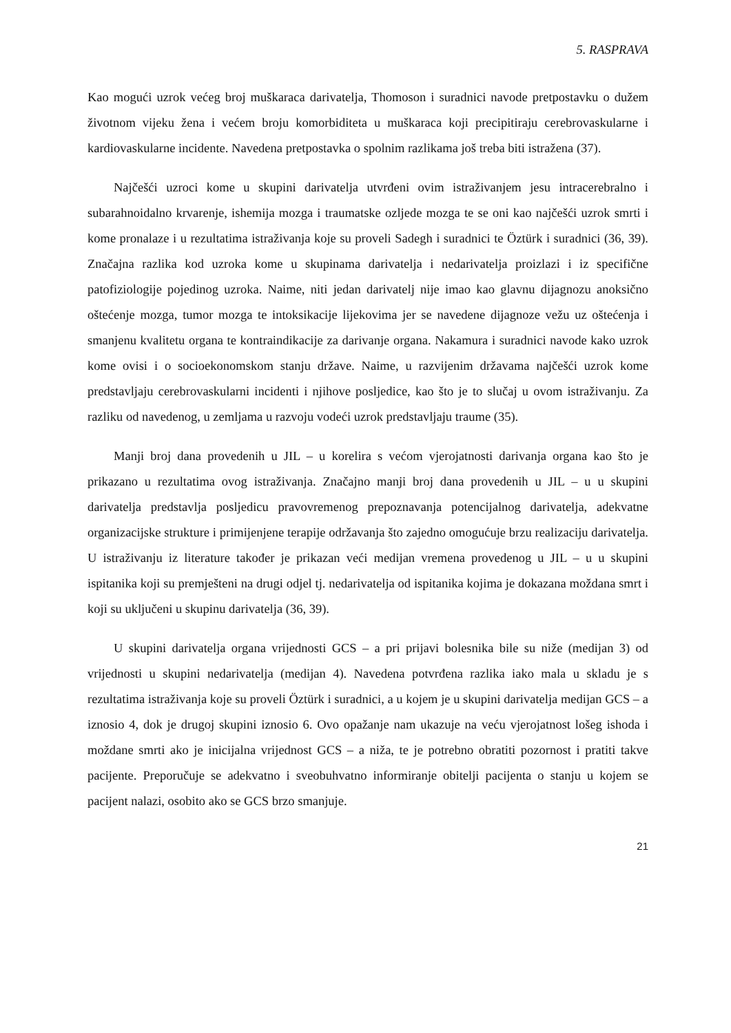5. RASPRAVA
Kao mogući uzrok većeg broj muškaraca darivatelja, Thomoson i suradnici navode pretpostavku o dužem životnom vijeku žena i većem broju komorbiditeta u muškaraca koji precipitiraju cerebrovaskularne i kardiovaskularne incidente. Navedena pretpostavka o spolnim razlikama još treba biti istražena (37).
Najčešći uzroci kome u skupini darivatelja utvrđeni ovim istraživanjem jesu intracerebralno i subarahnoidalno krvarenje, ishemija mozga i traumatske ozljede mozga te se oni kao najčešći uzrok smrti i kome pronalaze i u rezultatima istraživanja koje su proveli Sadegh i suradnici te Öztürk i suradnici (36, 39). Značajna razlika kod uzroka kome u skupinama darivatelja i nedarivatelja proizlazi i iz specifične patofiziologije pojedinog uzroka. Naime, niti jedan darivatelj nije imao kao glavnu dijagnozu anoksično oštećenje mozga, tumor mozga te intoksikacije lijekovima jer se navedene dijagnoze vežu uz oštećenja i smanjenu kvalitetu organa te kontraindikacije za darivanje organa. Nakamura i suradnici navode kako uzrok kome ovisi i o socioekonomskom stanju države. Naime, u razvijenim državama najčešći uzrok kome predstavljaju cerebrovaskularni incidenti i njihove posljedice, kao što je to slučaj u ovom istraživanju. Za razliku od navedenog, u zemljama u razvoju vodeći uzrok predstavljaju traume (35).
Manji broj dana provedenih u JIL – u korelira s većom vjerojatnosti darivanja organa kao što je prikazano u rezultatima ovog istraživanja. Značajno manji broj dana provedenih u JIL – u u skupini darivatelja predstavlja posljedicu pravovremenog prepoznavanja potencijalnog darivatelja, adekvatne organizacijske strukture i primijenjene terapije održavanja što zajedno omogućuje brzu realizaciju darivatelja. U istraživanju iz literature također je prikazan veći medijan vremena provedenog u JIL – u u skupini ispitanika koji su premješteni na drugi odjel tj. nedarivatelja od ispitanika kojima je dokazana moždana smrt i koji su uključeni u skupinu darivatelja (36, 39).
U skupini darivatelja organa vrijednosti GCS – a pri prijavi bolesnika bile su niže (medijan 3) od vrijednosti u skupini nedarivatelja (medijan 4). Navedena potvrđena razlika iako mala u skladu je s rezultatima istraživanja koje su proveli Öztürk i suradnici, a u kojem je u skupini darivatelja medijan GCS – a iznosio 4, dok je drugoj skupini iznosio 6. Ovo opažanje nam ukazuje na veću vjerojatnost lošeg ishoda i moždane smrti ako je inicijalna vrijednost GCS – a niža, te je potrebno obratiti pozornost i pratiti takve pacijente. Preporučuje se adekvatno i sveobuhvatno informiranje obitelji pacijenta o stanju u kojem se pacijent nalazi, osobito ako se GCS brzo smanjuje.
21